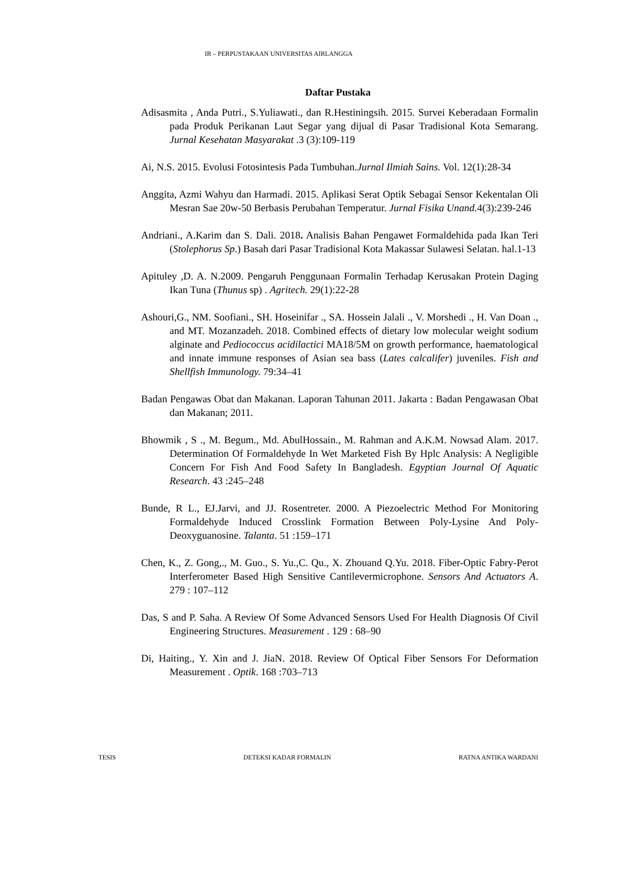IR – PERPUSTAKAAN UNIVERSITAS AIRLANGGA
Daftar Pustaka
Adisasmita , Anda Putri., S.Yuliawati., dan R.Hestiningsih. 2015. Survei Keberadaan Formalin pada Produk Perikanan Laut Segar yang dijual di Pasar Tradisional Kota Semarang. Jurnal Kesehatan Masyarakat .3 (3):109-119
Ai, N.S. 2015. Evolusi Fotosintesis Pada Tumbuhan.Jurnal Ilmiah Sains. Vol. 12(1):28-34
Anggita, Azmi Wahyu dan Harmadi. 2015. Aplikasi Serat Optik Sebagai Sensor Kekentalan Oli Mesran Sae 20w-50 Berbasis Perubahan Temperatur. Jurnal Fisika Unand. 4(3):239-246
Andriani., A.Karim dan S. Dali. 2018. Analisis Bahan Pengawet Formaldehida pada Ikan Teri (Stolephorus Sp.) Basah dari Pasar Tradisional Kota Makassar Sulawesi Selatan. hal.1-13
Apituley ,D. A. N.2009. Pengaruh Penggunaan Formalin Terhadap Kerusakan Protein Daging Ikan Tuna (Thunus sp) . Agritech. 29(1):22-28
Ashouri,G., NM. Soofiani., SH. Hoseinifar ., SA. Hossein Jalali ., V. Morshedi ., H. Van Doan ., and MT. Mozanzadeh. 2018. Combined effects of dietary low molecular weight sodium alginate and Pediococcus acidilactici MA18/5M on growth performance, haematological and innate immune responses of Asian sea bass (Lates calcalifer) juveniles. Fish and Shellfish Immunology. 79:34–41
Badan Pengawas Obat dan Makanan. Laporan Tahunan 2011. Jakarta : Badan Pengawasan Obat dan Makanan; 2011.
Bhowmik , S ., M. Begum., Md. AbulHossain., M. Rahman and A.K.M. Nowsad Alam. 2017. Determination Of Formaldehyde In Wet Marketed Fish By Hplc Analysis: A Negligible Concern For Fish And Food Safety In Bangladesh. Egyptian Journal Of Aquatic Research. 43 :245–248
Bunde, R L., EJ.Jarvi, and JJ. Rosentreter. 2000. A Piezoelectric Method For Monitoring Formaldehyde Induced Crosslink Formation Between Poly-Lysine And Poly-Deoxyguanosine. Talanta. 51 :159–171
Chen, K., Z. Gong,., M. Guo., S. Yu.,C. Qu., X. Zhouand Q.Yu. 2018. Fiber-Optic Fabry-Perot Interferometer Based High Sensitive Cantilevermicrophone. Sensors And Actuators A. 279 : 107–112
Das, S and P. Saha. A Review Of Some Advanced Sensors Used For Health Diagnosis Of Civil Engineering Structures. Measurement . 129 : 68–90
Di, Haiting., Y. Xin and J. JiaN. 2018. Review Of Optical Fiber Sensors For Deformation Measurement . Optik. 168 :703–713
TESIS DETEKSI KADAR FORMALIN RATNA ANTIKA WARDANI